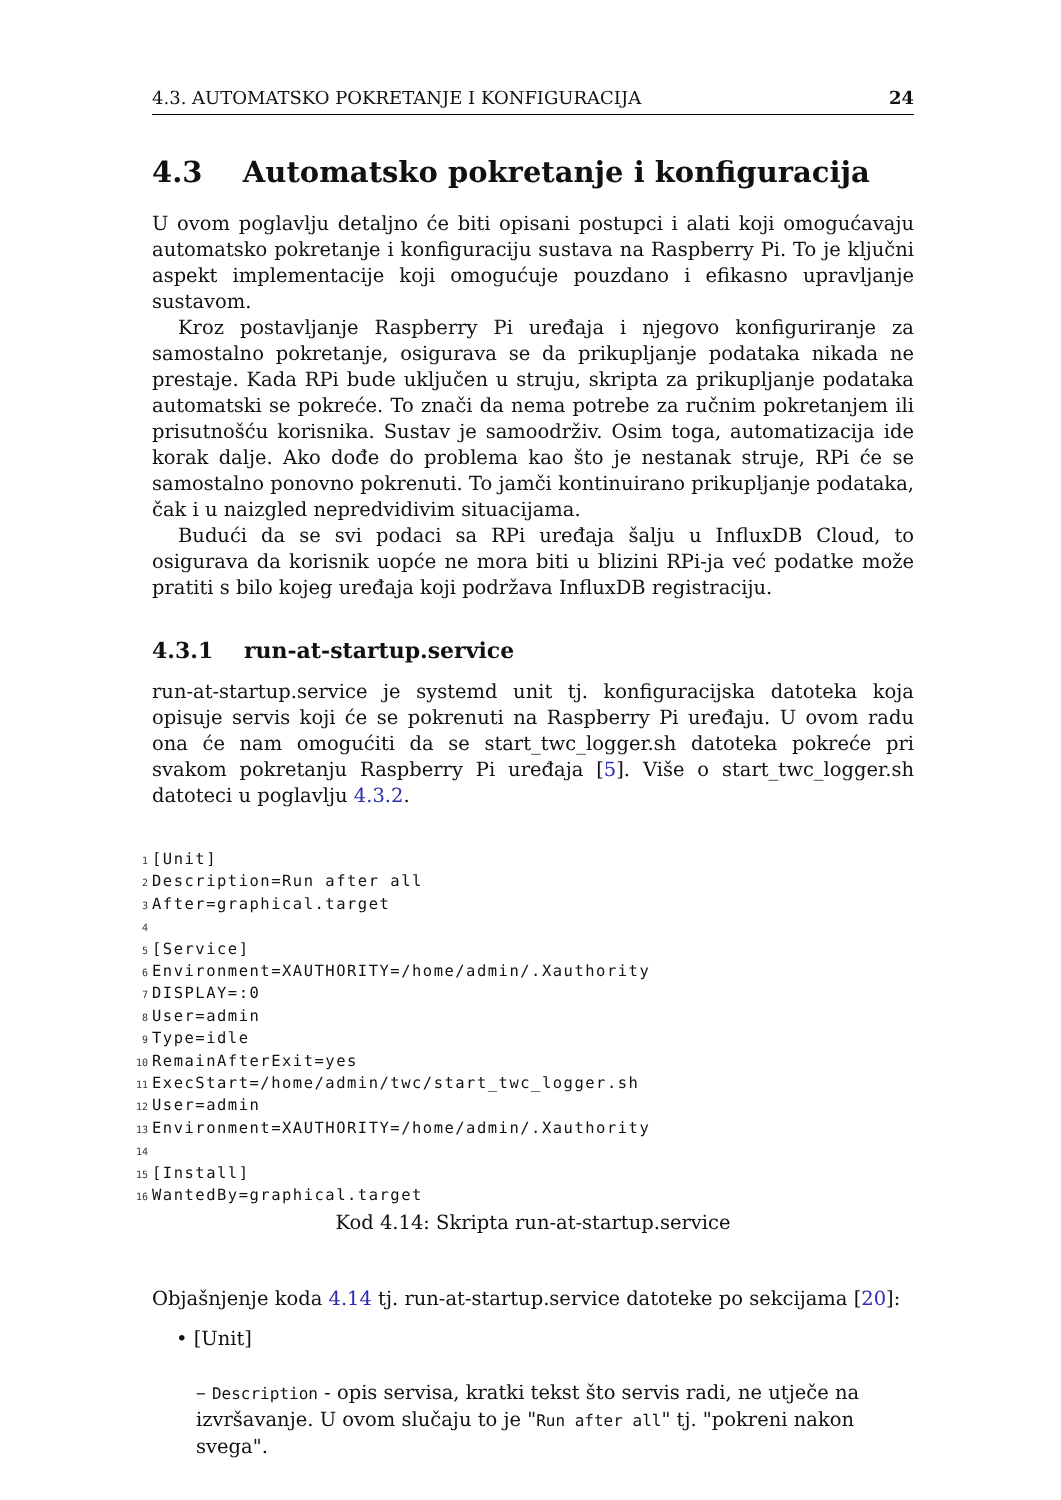4.3. AUTOMATSKO POKRETANJE I KONFIGURACIJA 24
4.3 Automatsko pokretanje i konfiguracija
U ovom poglavlju detaljno će biti opisani postupci i alati koji omogućavaju automatsko pokretanje i konfiguraciju sustava na Raspberry Pi. To je ključni aspekt implementacije koji omogućuje pouzdano i efikasno upravljanje sustavom.
Kroz postavljanje Raspberry Pi uređaja i njegovo konfiguriranje za samostalno pokretanje, osigurava se da prikupljanje podataka nikada ne prestaje. Kada RPi bude uključen u struju, skripta za prikupljanje podataka automatski se pokreće. To znači da nema potrebe za ručnim pokretanjem ili prisutnošću korisnika. Sustav je samoodrživ. Osim toga, automatizacija ide korak dalje. Ako dođe do problema kao što je nestanak struje, RPi će se samostalno ponovno pokrenuti. To jamči kontinuirano prikupljanje podataka, čak i u naizgled nepredvidivim situacijama.
Budući da se svi podaci sa RPi uređaja šalju u InfluxDB Cloud, to osigurava da korisnik uopće ne mora biti u blizini RPi-ja već podatke može pratiti s bilo kojeg uređaja koji podržava InfluxDB registraciju.
4.3.1 run-at-startup.service
run-at-startup.service je systemd unit tj. konfiguracijska datoteka koja opisuje servis koji će se pokrenuti na Raspberry Pi uređaju. U ovom radu ona će nam omogućiti da se start_twc_logger.sh datoteka pokreće pri svakom pokretanju Raspberry Pi uređaja [5]. Više o start_twc_logger.sh datoteci u poglavlju 4.3.2.
1[Unit]
2 Description=Run after all
3 After=graphical.target
4
5[Service]
6 Environment=XAUTHORITY=/home/admin/.Xauthority
7 DISPLAY=:0
8 User=admin
9 Type=idle
10 RemainAfterExit=yes
11 ExecStart=/home/admin/twc/start_twc_logger.sh
12 User=admin
13 Environment=XAUTHORITY=/home/admin/.Xauthority
14
15[Install]
16 WantedBy=graphical.target
Kod 4.14: Skripta run-at-startup.service
Objašnjenje koda 4.14 tj. run-at-startup.service datoteke po sekcijama [20]:
• [Unit]
– Description - opis servisa, kratki tekst što servis radi, ne utječe na izvršavanje. U ovom slučaju to je "Run after all" tj. "pokreni nakon svega".